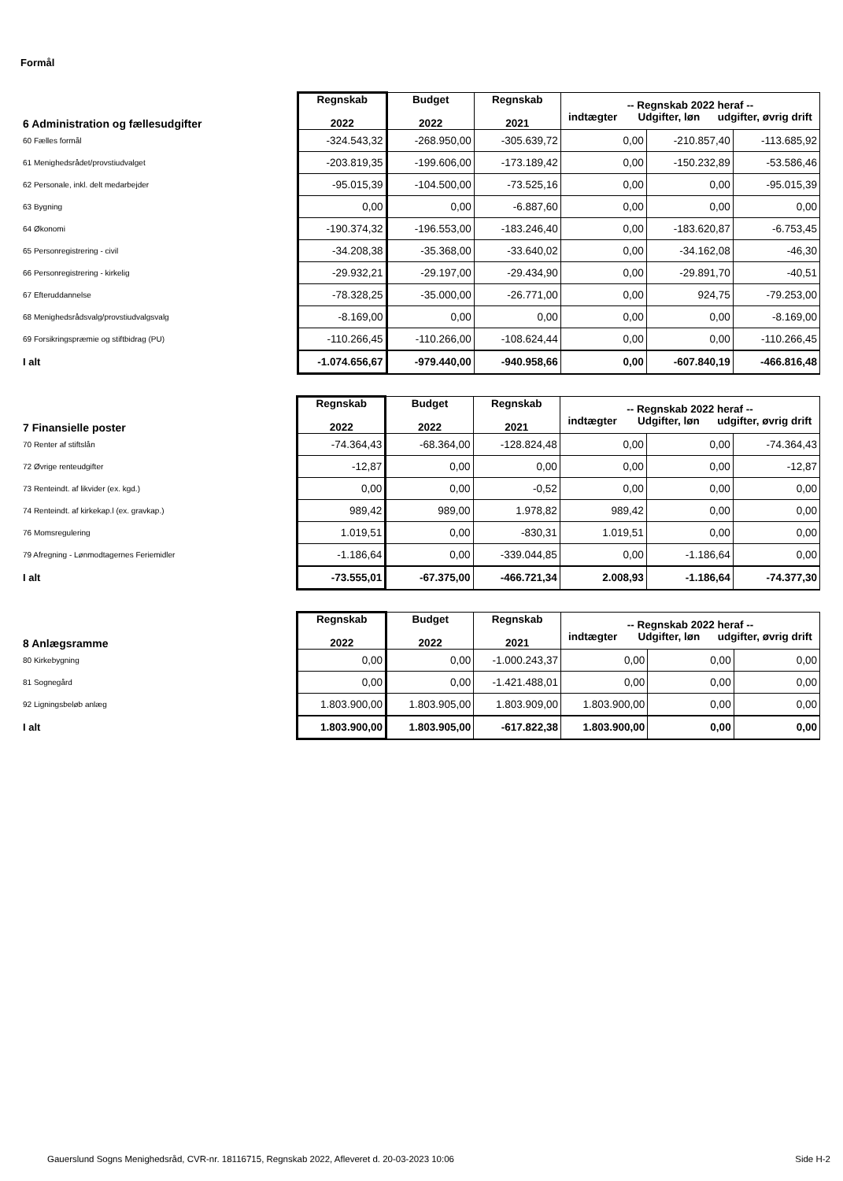Formål
| 6 Administration og fællesudgifter | Regnskab 2022 | Budget 2022 | Regnskab 2021 | -- Regnskab 2022 heraf -- indtægter Udgifter, løn udgifter, øvrig drift | | |
| 60 Fælles formål | -324.543,32 | -268.950,00 | -305.639,72 | 0,00 | -210.857,40 | -113.685,92 |
| 61 Menighedsrådet/provstiudvalget | -203.819,35 | -199.606,00 | -173.189,42 | 0,00 | -150.232,89 | -53.586,46 |
| 62 Personale, inkl. delt medarbejder | -95.015,39 | -104.500,00 | -73.525,16 | 0,00 | 0,00 | -95.015,39 |
| 63 Bygning | 0,00 | 0,00 | -6.887,60 | 0,00 | 0,00 | 0,00 |
| 64 Økonomi | -190.374,32 | -196.553,00 | -183.246,40 | 0,00 | -183.620,87 | -6.753,45 |
| 65 Personregistrering - civil | -34.208,38 | -35.368,00 | -33.640,02 | 0,00 | -34.162,08 | -46,30 |
| 66 Personregistrering - kirkelig | -29.932,21 | -29.197,00 | -29.434,90 | 0,00 | -29.891,70 | -40,51 |
| 67 Efteruddannelse | -78.328,25 | -35.000,00 | -26.771,00 | 0,00 | 924,75 | -79.253,00 |
| 68 Menighedsrådsvalg/provstiudvalgsvalg | -8.169,00 | 0,00 | 0,00 | 0,00 | 0,00 | -8.169,00 |
| 69 Forsikringspræmie og stiftbidrag (PU) | -110.266,45 | -110.266,00 | -108.624,44 | 0,00 | 0,00 | -110.266,45 |
| I alt | -1.074.656,67 | -979.440,00 | -940.958,66 | 0,00 | -607.840,19 | -466.816,48 |
| 7 Finansielle poster | Regnskab 2022 | Budget 2022 | Regnskab 2021 | -- Regnskab 2022 heraf -- indtægter Udgifter, løn udgifter, øvrig drift | | |
| 70 Renter af stiftslån | -74.364,43 | -68.364,00 | -128.824,48 | 0,00 | 0,00 | -74.364,43 |
| 72 Øvrige renteudgifter | -12,87 | 0,00 | 0,00 | 0,00 | 0,00 | -12,87 |
| 73 Renteindt. af likvider (ex. kgd.) | 0,00 | 0,00 | -0,52 | 0,00 | 0,00 | 0,00 |
| 74 Renteindt. af kirkekap.l (ex. gravkap.) | 989,42 | 989,00 | 1.978,82 | 989,42 | 0,00 | 0,00 |
| 76 Momsregulering | 1.019,51 | 0,00 | -830,31 | 1.019,51 | 0,00 | 0,00 |
| 79 Afregning - Lønmodtagernes Feriemidler | -1.186,64 | 0,00 | -339.044,85 | 0,00 | -1.186,64 | 0,00 |
| I alt | -73.555,01 | -67.375,00 | -466.721,34 | 2.008,93 | -1.186,64 | -74.377,30 |
| 8 Anlægsramme | Regnskab 2022 | Budget 2022 | Regnskab 2021 | -- Regnskab 2022 heraf -- indtægter Udgifter, løn udgifter, øvrig drift | | |
| 80 Kirkebygning | 0,00 | 0,00 | -1.000.243,37 | 0,00 | 0,00 | 0,00 |
| 81 Sognegård | 0,00 | 0,00 | -1.421.488,01 | 0,00 | 0,00 | 0,00 |
| 92 Ligningsbeløb anlæg | 1.803.900,00 | 1.803.905,00 | 1.803.909,00 | 1.803.900,00 | 0,00 | 0,00 |
| I alt | 1.803.900,00 | 1.803.905,00 | -617.822,38 | 1.803.900,00 | 0,00 | 0,00 |
Gauerslund Sogns Menighedsråd, CVR-nr. 18116715, Regnskab 2022, Afleveret d. 20-03-2023 10:06 Side H-2